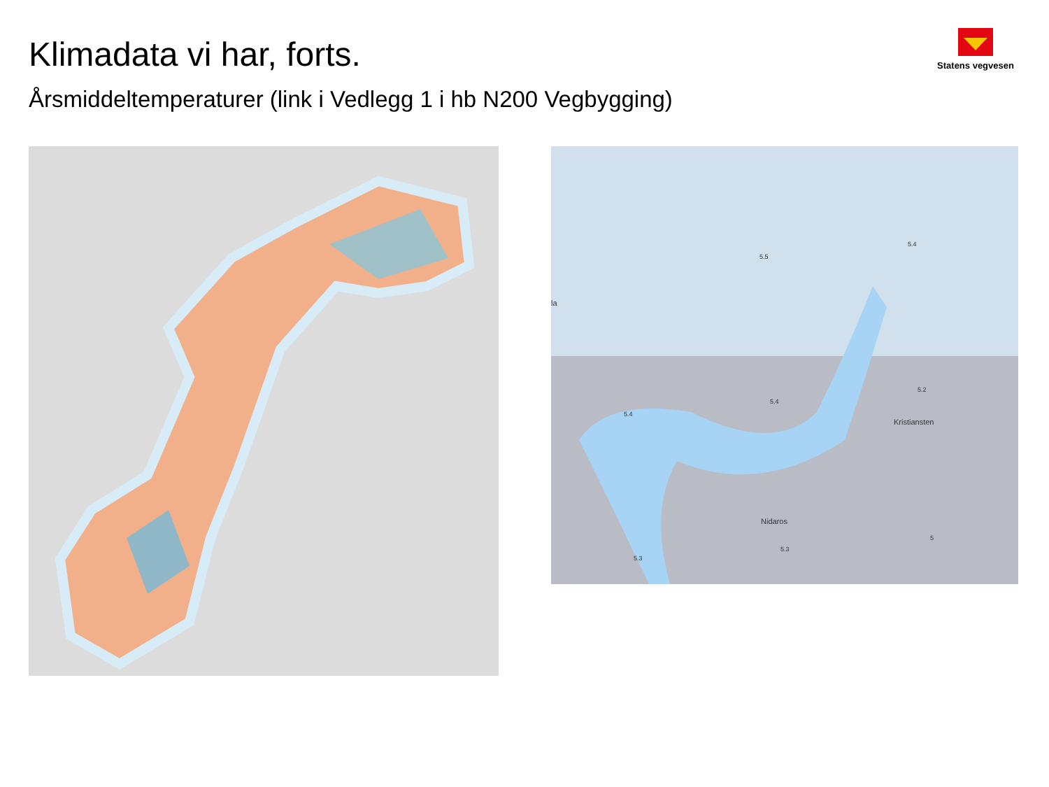Klimadata vi har, forts.
Statens vegvesen
Årsmiddeltemperaturer (link i Vedlegg 1 i hb N200 Vegbygging)
5.5
5.4
5.4
5.4
5.2
Kristiansten
Nidaros
5.3
5.3
5
la